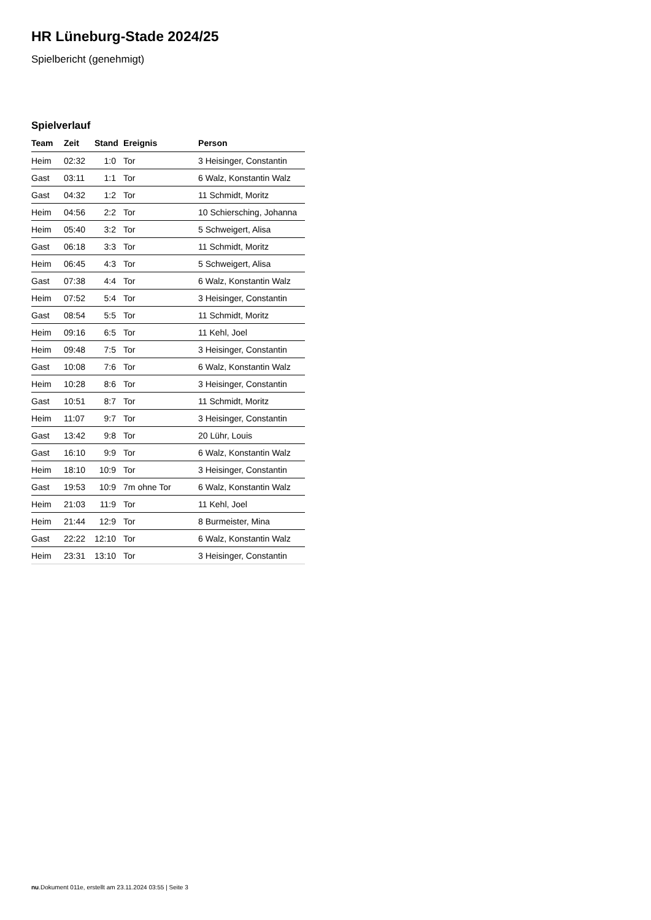HR Lüneburg-Stade 2024/25
Spielbericht (genehmigt)
Spielverlauf
| Team | Zeit | Stand | Ereignis | Person |
| --- | --- | --- | --- | --- |
| Heim | 02:32 | 1:0 | Tor | 3 Heisinger, Constantin |
| Gast | 03:11 | 1:1 | Tor | 6 Walz, Konstantin Walz |
| Gast | 04:32 | 1:2 | Tor | 11 Schmidt, Moritz |
| Heim | 04:56 | 2:2 | Tor | 10 Schiersching, Johanna |
| Heim | 05:40 | 3:2 | Tor | 5 Schweigert, Alisa |
| Gast | 06:18 | 3:3 | Tor | 11 Schmidt, Moritz |
| Heim | 06:45 | 4:3 | Tor | 5 Schweigert, Alisa |
| Gast | 07:38 | 4:4 | Tor | 6 Walz, Konstantin Walz |
| Heim | 07:52 | 5:4 | Tor | 3 Heisinger, Constantin |
| Gast | 08:54 | 5:5 | Tor | 11 Schmidt, Moritz |
| Heim | 09:16 | 6:5 | Tor | 11 Kehl, Joel |
| Heim | 09:48 | 7:5 | Tor | 3 Heisinger, Constantin |
| Gast | 10:08 | 7:6 | Tor | 6 Walz, Konstantin Walz |
| Heim | 10:28 | 8:6 | Tor | 3 Heisinger, Constantin |
| Gast | 10:51 | 8:7 | Tor | 11 Schmidt, Moritz |
| Heim | 11:07 | 9:7 | Tor | 3 Heisinger, Constantin |
| Gast | 13:42 | 9:8 | Tor | 20 Lühr, Louis |
| Gast | 16:10 | 9:9 | Tor | 6 Walz, Konstantin Walz |
| Heim | 18:10 | 10:9 | Tor | 3 Heisinger, Constantin |
| Gast | 19:53 | 10:9 | 7m ohne Tor | 6 Walz, Konstantin Walz |
| Heim | 21:03 | 11:9 | Tor | 11 Kehl, Joel |
| Heim | 21:44 | 12:9 | Tor | 8 Burmeister, Mina |
| Gast | 22:22 | 12:10 | Tor | 6 Walz, Konstantin Walz |
| Heim | 23:31 | 13:10 | Tor | 3 Heisinger, Constantin |
nu.Dokument 011e, erstellt am 23.11.2024 03:55 | Seite 3